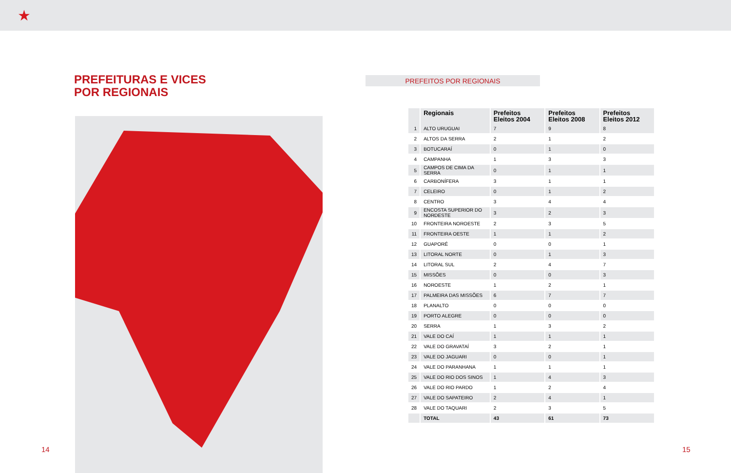★
PREFEITURAS E VICES
POR REGIONAIS
PREFEITOS POR REGIONAIS
| | Regionais | Prefeitos Eleitos 2004 | Prefeitos Eleitos 2008 | Prefeitos Eleitos 2012 |
| --- | --- | --- | --- | --- |
| 1 | ALTO URUGUAI | 7 | 9 | 8 |
| 2 | ALTOS DA SERRA | 2 | 1 | 2 |
| 3 | BOTUCARAÍ | 0 | 1 | 0 |
| 4 | CAMPANHA | 1 | 3 | 3 |
| 5 | CAMPOS DE CIMA DA SERRA | 0 | 1 | 1 |
| 6 | CARBONÍFERA | 3 | 1 | 1 |
| 7 | CELEIRO | 0 | 1 | 2 |
| 8 | CENTRO | 3 | 4 | 4 |
| 9 | ENCOSTA SUPERIOR DO NORDESTE | 3 | 2 | 3 |
| 10 | FRONTEIRA NOROESTE | 2 | 3 | 5 |
| 11 | FRONTEIRA OESTE | 1 | 1 | 2 |
| 12 | GUAPORÉ | 0 | 0 | 1 |
| 13 | LITORAL NORTE | 0 | 1 | 3 |
| 14 | LITORAL SUL | 2 | 4 | 7 |
| 15 | MISSÕES | 0 | 0 | 3 |
| 16 | NOROESTE | 1 | 2 | 1 |
| 17 | PALMEIRA DAS MISSÕES | 6 | 7 | 7 |
| 18 | PLANALTO | 0 | 0 | 0 |
| 19 | PORTO ALEGRE | 0 | 0 | 0 |
| 20 | SERRA | 1 | 3 | 2 |
| 21 | VALE DO CAÍ | 1 | 1 | 1 |
| 22 | VALE DO GRAVATAÍ | 3 | 2 | 1 |
| 23 | VALE DO JAGUARI | 0 | 0 | 1 |
| 24 | VALE DO PARANHANA | 1 | 1 | 1 |
| 25 | VALE DO RIO DOS SINOS | 1 | 4 | 3 |
| 26 | VALE DO RIO PARDO | 1 | 2 | 4 |
| 27 | VALE DO SAPATEIRO | 2 | 4 | 1 |
| 28 | VALE DO TAQUARI | 2 | 3 | 5 |
| | TOTAL | 43 | 61 | 73 |
14 15